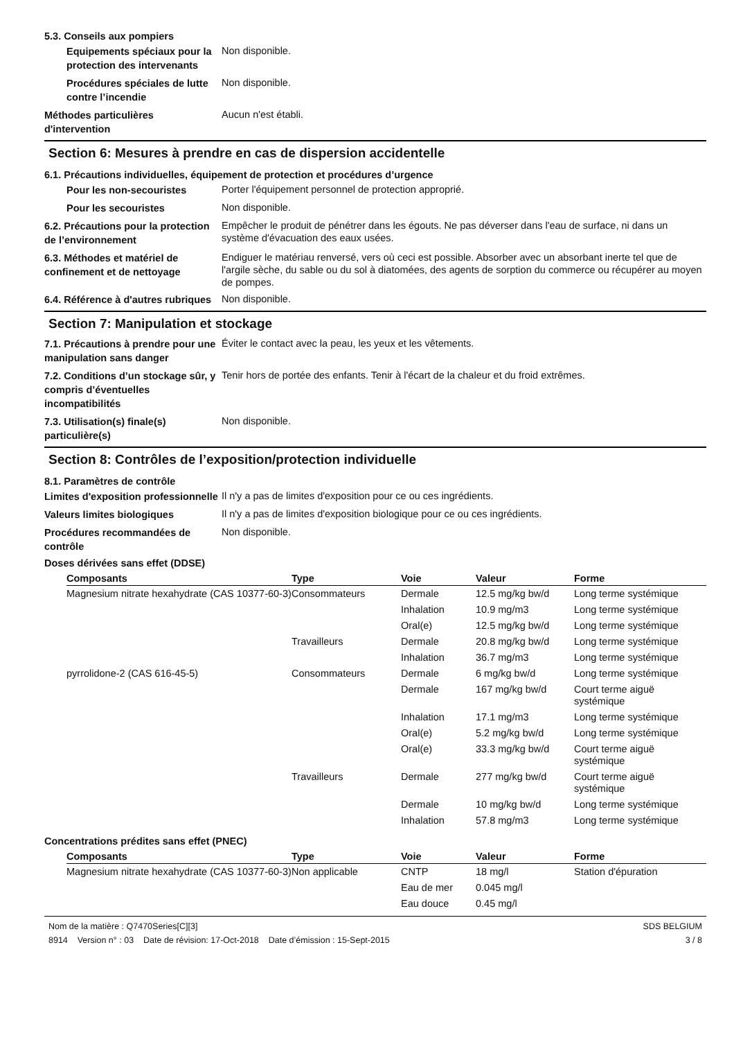5.3. Conseils aux pompiers
Equipements spéciaux pour la protection des intervenants
Non disponible.
Procédures spéciales de lutte contre l’incendie
Non disponible.
Méthodes particulières d'intervention
Aucun n'est établi.
Section 6: Mesures à prendre en cas de dispersion accidentelle
6.1. Précautions individuelles, équipement de protection et procédures d’urgence
Pour les non-secouristes
Porter l'équipement personnel de protection approprié.
Pour les secouristes
Non disponible.
6.2. Précautions pour la protection de l’environnement
Empêcher le produit de pénétrer dans les égouts. Ne pas déverser dans l'eau de surface, ni dans un système d'évacuation des eaux usées.
6.3. Méthodes et matériel de confinement et de nettoyage
Endiguer le matériau renversé, vers où ceci est possible. Absorber avec un absorbant inerte tel que de l'argile sèche, du sable ou du sol à diatomées, des agents de sorption du commerce ou récupérer au moyen de pompes.
6.4. Référence à d'autres rubriques
Non disponible.
Section 7: Manipulation et stockage
7.1. Précautions à prendre pour une manipulation sans danger
Éviter le contact avec la peau, les yeux et les vêtements.
7.2. Conditions d’un stockage sûr, y compris d’éventuelles incompatibilités
Tenir hors de portée des enfants. Tenir à l'écart de la chaleur et du froid extrêmes.
7.3. Utilisation(s) finale(s) particulière(s)
Non disponible.
Section 8: Contrôles de l’exposition/protection individuelle
8.1. Paramètres de contrôle
Limites d'exposition professionnelle
Il n'y a pas de limites d'exposition pour ce ou ces ingrédients.
Valeurs limites biologiques
Il n'y a pas de limites d'exposition biologique pour ce ou ces ingrédients.
Procédures recommandées de contrôle
Non disponible.
Doses dérivées sans effet (DDSE)
| Composants | Type | Voie | Valeur | Forme |
| --- | --- | --- | --- | --- |
| Magnesium nitrate hexahydrate (CAS 10377-60-3) | Consommateurs | Dermale | 12.5 mg/kg bw/d | Long terme systémique |
| | | Inhalation | 10.9 mg/m3 | Long terme systémique |
| | | Oral(e) | 12.5 mg/kg bw/d | Long terme systémique |
| | Travailleurs | Dermale | 20.8 mg/kg bw/d | Long terme systémique |
| | | Inhalation | 36.7 mg/m3 | Long terme systémique |
| pyrrolidone-2 (CAS 616-45-5) | Consommateurs | Dermale | 6 mg/kg bw/d | Long terme systémique |
| | | Dermale | 167 mg/kg bw/d | Court terme aiguë systémique |
| | | Inhalation | 17.1 mg/m3 | Long terme systémique |
| | | Oral(e) | 5.2 mg/kg bw/d | Long terme systémique |
| | | Oral(e) | 33.3 mg/kg bw/d | Court terme aiguë systémique |
| | Travailleurs | Dermale | 277 mg/kg bw/d | Court terme aiguë systémique |
| | | Dermale | 10 mg/kg bw/d | Long terme systémique |
| | | Inhalation | 57.8 mg/m3 | Long terme systémique |
Concentrations prédites sans effet (PNEC)
| Composants | Type | Voie | Valeur | Forme |
| --- | --- | --- | --- | --- |
| Magnesium nitrate hexahydrate (CAS 10377-60-3) | Non applicable | CNTP | 18 mg/l | Station d'épuration |
| | | Eau de mer | 0.045 mg/l | |
| | | Eau douce | 0.45 mg/l | |
Nom de la matière : Q7470Series[C][3]
8914 Version n° : 03 Date de révision: 17-Oct-2018 Date d’émission : 15-Sept-2015
SDS BELGIUM
3 / 8